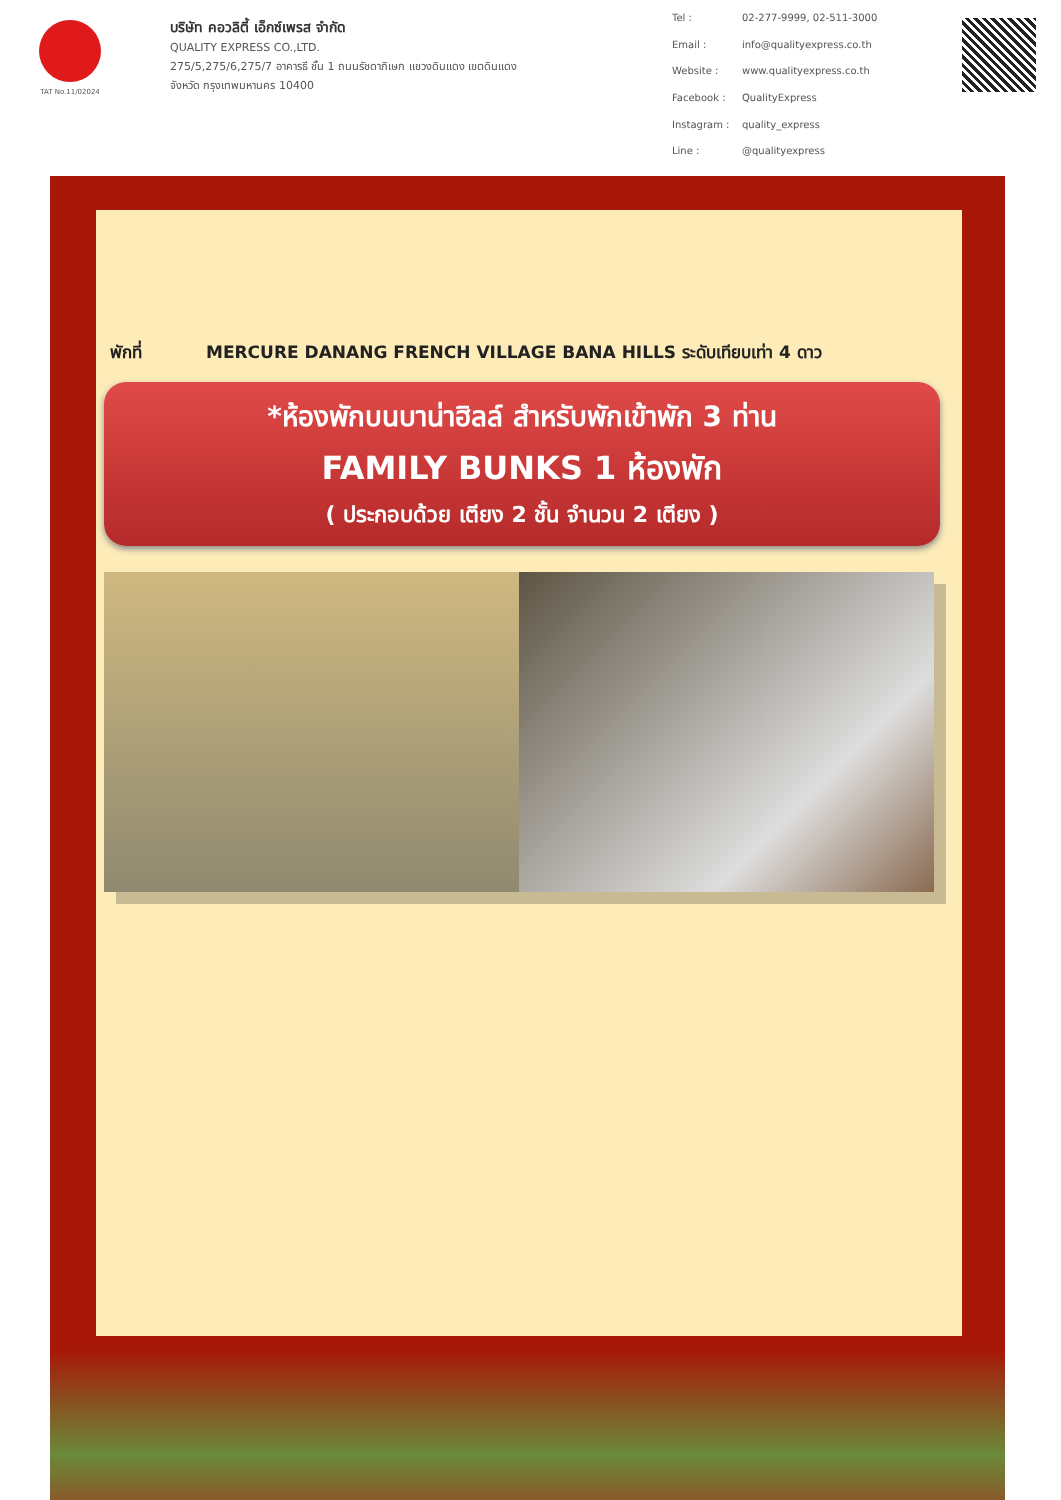TAT No.11/02024
บริษัท คอวลิตี้ เอ็กซ์เพรส จำกัด
QUALITY EXPRESS CO.,LTD.
275/5,275/6,275/7 อาคารธี ชั้น 1 ถนนรัชดาภิเษก แขวงดินแดง เขตดินแดง
จังหวัด กรุงเทพมหานคร 10400
Tel : 02-277-9999, 02-511-3000 Email : info@qualityexpress.co.th Website : www.qualityexpress.co.th Facebook : QualityExpress Instagram : quality_express Line : @qualityexpress
พักที่ MERCURE DANANG FRENCH VILLAGE BANA HILLS ระดับเทียบเท่า 4 ดาว
*ห้องพักบนบาน่าฮิลล์ สำหรับพักเข้าพัก 3 ท่าน
FAMILY BUNKS 1 ห้องพัก
( ประกอบด้วย เตียง 2 ชั้น จำนวน 2 เตียง )